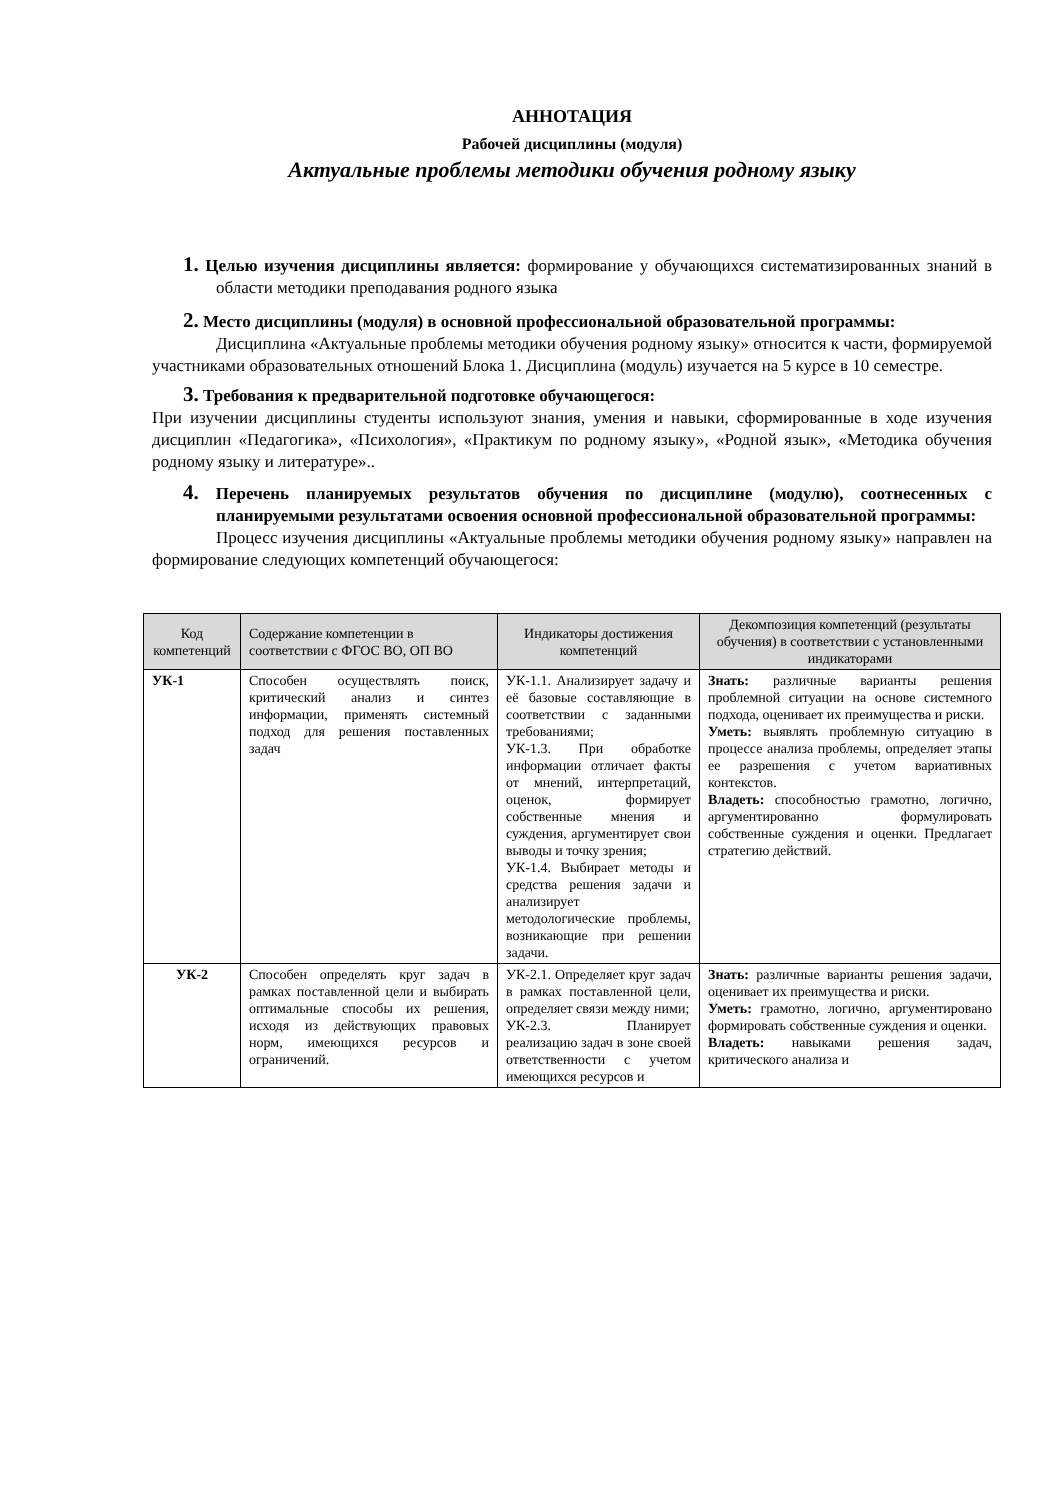АННОТАЦИЯ
Рабочей дисциплины (модуля)
Актуальные проблемы методики обучения родному языку
1. Целью изучения дисциплины является: формирование у обучающихся систематизированных знаний в области методики преподавания родного языка
2. Место дисциплины (модуля) в основной профессиональной образовательной программы:
Дисциплина «Актуальные проблемы методики обучения родному языку» относится к части, формируемой участниками образовательных отношений Блока 1. Дисциплина (модуль) изучается на 5 курсе в 10 семестре.
3. Требования к предварительной подготовке обучающегося:
При изучении дисциплины студенты используют знания, умения и навыки, сформированные в ходе изучения дисциплин «Педагогика», «Психология», «Практикум по родному языку», «Родной язык», «Методика обучения родному языку и литературе»..
4. Перечень планируемых результатов обучения по дисциплине (модулю), соотнесенных с планируемыми результатами освоения основной профессиональной образовательной программы:
Процесс изучения дисциплины «Актуальные проблемы методики обучения родному языку» направлен на формирование следующих компетенций обучающегося:
| Код компетенций | Содержание компетенции в соответствии с ФГОС ВО, ОП ВО | Индикаторы достижения компетенций | Декомпозиция компетенций (результаты обучения) в соответствии с установленными индикаторами |
| --- | --- | --- | --- |
| УК-1 | Способен осуществлять поиск, критический анализ и синтез информации, применять системный подход для решения поставленных задач | УК-1.1. Анализирует задачу и её базовые составляющие в соответствии с заданными требованиями; УК-1.3. При обработке информации отличает факты от мнений, интерпретаций, оценок, формирует собственные мнения и суждения, аргументирует свои выводы и точку зрения; УК-1.4. Выбирает методы и средства решения задачи и анализирует методологические проблемы, возникающие при решении задачи. | Знать: различные варианты решения проблемной ситуации на основе системного подхода, оценивает их преимущества и риски. Уметь: выявлять проблемную ситуацию в процессе анализа проблемы, определяет этапы ее разрешения с учетом вариативных контекстов. Владеть: способностью грамотно, логично, аргументированно формулировать собственные суждения и оценки. Предлагает стратегию действий. |
| УК-2 | Способен определять круг задач в рамках поставленной цели и выбирать оптимальные способы их решения, исходя из действующих правовых норм, имеющихся ресурсов и ограничений. | УК-2.1. Определяет круг задач в рамках поставленной цели, определяет связи между ними; УК-2.3. Планирует реализацию задач в зоне своей ответственности с учетом имеющихся ресурсов и | Знать: различные варианты решения задачи, оценивает их преимущества и риски. Уметь: грамотно, логично, аргументировано формировать собственные суждения и оценки. Владеть: навыками решения задач, критического анализа и |